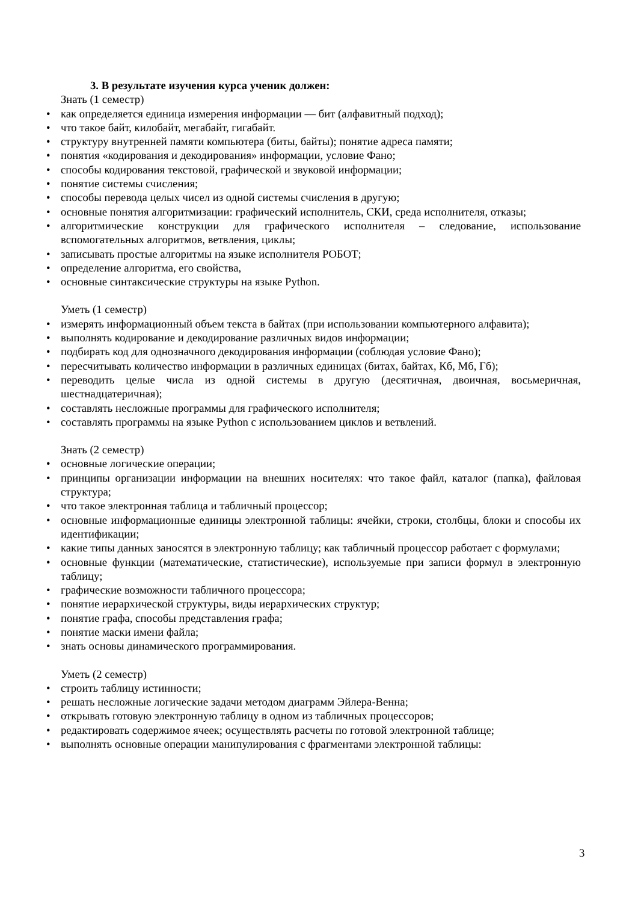3. В результате изучения курса ученик должен:
Знать (1 семестр)
• как определяется единица измерения информации — бит (алфавитный подход);
• что такое байт, килобайт, мегабайт, гигабайт.
• структуру внутренней памяти компьютера (биты, байты); понятие адреса памяти;
• понятия «кодирования и декодирования» информации, условие Фано;
• способы кодирования текстовой, графической и звуковой информации;
• понятие системы счисления;
• способы перевода целых чисел из одной системы счисления в другую;
• основные понятия алгоритмизации: графический исполнитель, СКИ, среда исполнителя, отказы;
• алгоритмические конструкции для графического исполнителя – следование, использование вспомогательных алгоритмов, ветвления, циклы;
• записывать простые алгоритмы на языке исполнителя РОБОТ;
• определение алгоритма, его свойства,
• основные синтаксические структуры на языке Python.
Уметь (1 семестр)
• измерять информационный объем текста в байтах (при использовании компьютерного алфавита);
• выполнять кодирование и декодирование различных видов информации;
• подбирать код для однозначного декодирования информации (соблюдая условие Фано);
• пересчитывать количество информации в различных единицах (битах, байтах, Кб, Мб, Гб);
• переводить целые числа из одной системы в другую (десятичная, двоичная, восьмеричная, шестнадцатеричная);
• составлять несложные программы для графического исполнителя;
• составлять программы на языке Python с использованием циклов и ветвлений.
Знать (2 семестр)
• основные логические операции;
• принципы организации информации на внешних носителях: что такое файл, каталог (папка), файловая структура;
• что такое электронная таблица и табличный процессор;
• основные информационные единицы электронной таблицы: ячейки, строки, столбцы, блоки и способы их идентификации;
• какие типы данных заносятся в электронную таблицу; как табличный процессор работает с формулами;
• основные функции (математические, статистические), используемые при записи формул в электронную таблицу;
• графические возможности табличного процессора;
• понятие иерархической структуры, виды иерархических структур;
• понятие графа, способы представления графа;
• понятие маски имени файла;
• знать основы динамического программирования.
Уметь (2 семестр)
• строить таблицу истинности;
• решать несложные логические задачи методом диаграмм Эйлера-Венна;
• открывать готовую электронную таблицу в одном из табличных процессоров;
• редактировать содержимое ячеек; осуществлять расчеты по готовой электронной таблице;
• выполнять основные операции манипулирования с фрагментами электронной таблицы:
3